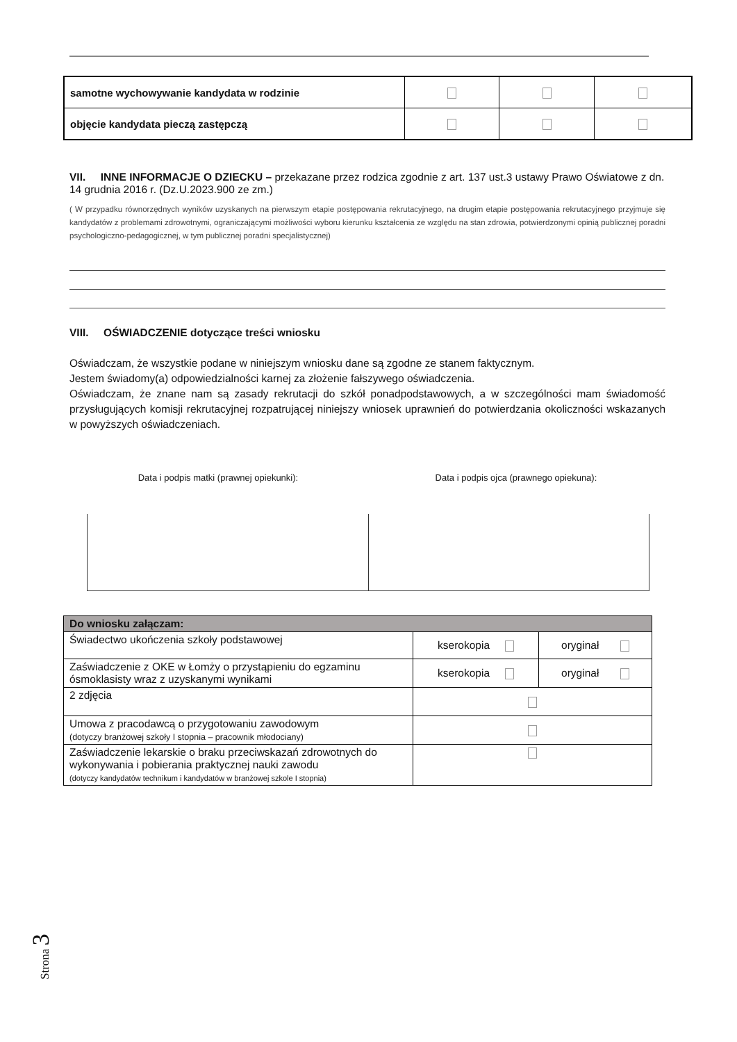| samotne wychowywanie kandydata w rodzinie | | | |
| objęcie kandydata pieczą zastępczą | | | |
VII. INNE INFORMACJE O DZIECKU – przekazane przez rodzica zgodnie z art. 137 ust.3 ustawy Prawo Oświatowe z dn. 14 grudnia 2016 r. (Dz.U.2023.900 ze zm.)
( W przypadku równorzędnych wyników uzyskanych na pierwszym etapie postępowania rekrutacyjnego, na drugim etapie postępowania rekrutacyjnego przyjmuje się kandydatów z problemami zdrowotnymi, ograniczającymi możliwości wyboru kierunku kształcenia ze względu na stan zdrowia, potwierdzonymi opinią publicznej poradni psychologiczno-pedagogicznej, w tym publicznej poradni specjalistycznej)
VIII. OŚWIADCZENIE dotyczące treści wniosku
Oświadczam, że wszystkie podane w niniejszym wniosku dane są zgodne ze stanem faktycznym.
Jestem świadomy(a) odpowiedzialności karnej za złożenie fałszywego oświadczenia.
Oświadczam, że znane nam są zasady rekrutacji do szkół ponadpodstawowych, a w szczególności mam świadomość przysługujących komisji rekrutacyjnej rozpatrującej niniejszy wniosek uprawnień do potwierdzania okoliczności wskazanych w powyższych oświadczeniach.
Data i podpis matki (prawnej opiekunki): Data i podpis ojca (prawnego opiekuna):
| Do wniosku załączam: | | |
| --- | --- | --- |
| Świadectwo ukończenia szkoły podstawowej | kserokopia | oryginał |
| Zaświadczenie z OKE w Łomży o przystąpieniu do egzaminu ósmoklasisty wraz z uzyskanymi wynikami | kserokopia | oryginał |
| 2 zdjęcia | | |
| Umowa z pracodawcą o przygotowaniu zawodowym (dotyczy branżowej szkoły I stopnia – pracownik młodociany) | | |
| Zaświadczenie lekarskie o braku przeciwskazań zdrowotnych do wykonywania i pobierania praktycznej nauki zawodu (dotyczy kandydatów technikum i kandydatów w branżowej szkole I stopnia) | | |
Strona 3